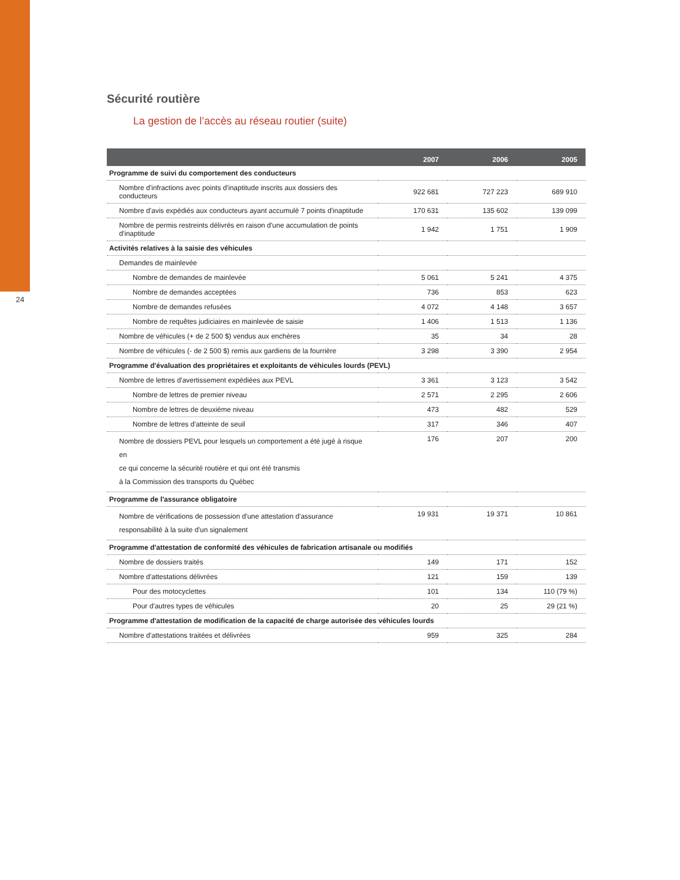24
Sécurité routière
La gestion de l’accès au réseau routier (suite)
| | 2007 | 2006 | 2005 |
| --- | --- | --- | --- |
| Programme de suivi du comportement des conducteurs | | | |
| Nombre d'infractions avec points d'inaptitude inscrits aux dossiers des conducteurs | 922 681 | 727 223 | 689 910 |
| Nombre d'avis expédiés aux conducteurs ayant accumulé 7 points d'inaptitude | 170 631 | 135 602 | 139 099 |
| Nombre de permis restreints délivrés en raison d'une accumulation de points d'inaptitude | 1 942 | 1 751 | 1 909 |
| Activités relatives à la saisie des véhicules | | | |
| Demandes de mainlevée | | | |
| Nombre de demandes de mainlevée | 5 061 | 5 241 | 4 375 |
| Nombre de demandes acceptées | 736 | 853 | 623 |
| Nombre de demandes refusées | 4 072 | 4 148 | 3 657 |
| Nombre de requêtes judiciaires en mainlevée de saisie | 1 406 | 1 513 | 1 136 |
| Nombre de véhicules (+ de 2 500 $) vendus aux enchères | 35 | 34 | 28 |
| Nombre de véhicules (- de 2 500 $) remis aux gardiens de la fourrière | 3 298 | 3 390 | 2 954 |
| Programme d'évaluation des propriétaires et exploitants de véhicules lourds (PEVL) | | | |
| Nombre de lettres d'avertissement expédiées aux PEVL | 3 361 | 3 123 | 3 542 |
| Nombre de lettres de premier niveau | 2 571 | 2 295 | 2 606 |
| Nombre de lettres de deuxième niveau | 473 | 482 | 529 |
| Nombre de lettres d'atteinte de seuil | 317 | 346 | 407 |
| Nombre de dossiers PEVL pour lesquels un comportement a été jugé à risque en ce qui concerne la sécurité routière et qui ont été transmis à la Commission des transports du Québec | 176 | 207 | 200 |
| Programme de l'assurance obligatoire | | | |
| Nombre de vérifications de possession d'une attestation d'assurance responsabilité à la suite d'un signalement | 19 931 | 19 371 | 10 861 |
| Programme d'attestation de conformité des véhicules de fabrication artisanale ou modifiés | | | |
| Nombre de dossiers traités | 149 | 171 | 152 |
| Nombre d'attestations délivrées | 121 | 159 | 139 |
| Pour des motocyclettes | 101 | 134 | 110 (79 %) |
| Pour d'autres types de véhicules | 20 | 25 | 29 (21 %) |
| Programme d'attestation de modification de la capacité de charge autorisée des véhicules lourds | | | |
| Nombre d'attestations traitées et délivrées | 959 | 325 | 284 |